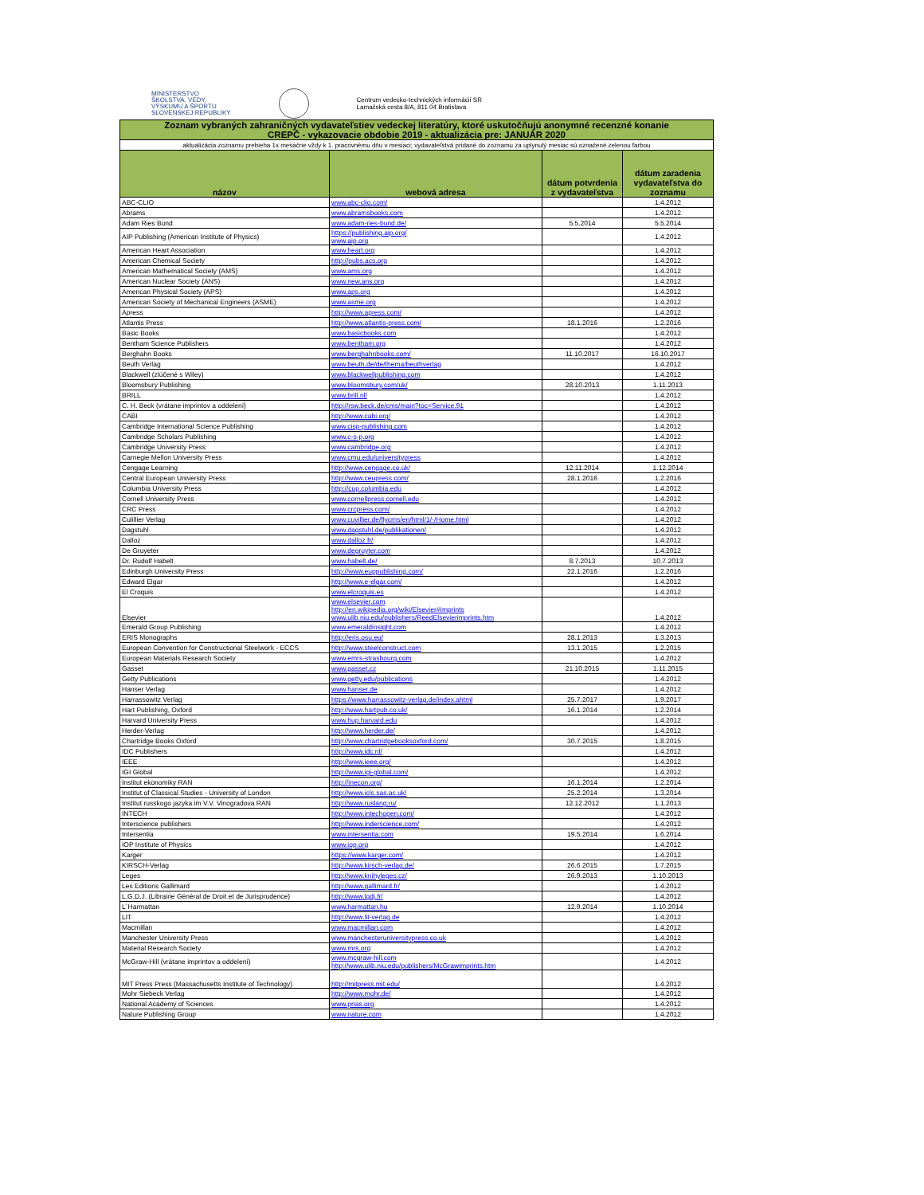MINISTERSTVO
ŠKOLSTVA, VEDY,
VÝSKUMU A ŠPORTU
SLOVENSKEJ REPUBLIKY
Centrum vedecko-technických informácií SR
Lamačská cesta 8/A, 811 04 Bratislava
| Zoznam vybraných zahraničných vydavateľstiev vedeckej literatúry, ktoré uskutočňujú anonymné recenzné konanie CREPČ - vykazovacie obdobie 2019 - aktualizácia pre: JANUÁR 2020 | | | |
| aktualizácia zoznamu prebieha 1x mesačne vždy k 1. pracovnému dňu v mesiaci; vydavateľstvá pridané do zoznamu za uplynulý mesiac sú označené zelenou farbou | | | |
| názov | webová adresa | dátum potvrdenia z vydavateľstva | dátum zaradenia vydavateľstva do zoznamu |
| ABC-CLIO | www.abc-clio.com/ | | 1.4.2012 |
| Abrams | www.abramsbooks.com | | 1.4.2012 |
| Adam Ries Bund | www.adam-ries-bund.de/ | 5.5.2014 | 5.5.2014 |
| AIP Publishing (American Institute of Physics) | https://publishing.aip.org/ www.aip.org | | 1.4.2012 |
| American Heart Association | www.heart.org | | 1.4.2012 |
| American Chemical Society | http://pubs.acs.org | | 1.4.2012 |
| American Mathematical Society (AMS) | www.ams.org | | 1.4.2012 |
| American Nuclear Society (ANS) | www.new.ans.org | | 1.4.2012 |
| American Physical Society (APS) | www.aps.org | | 1.4.2012 |
| American Society of Mechanical Engineers (ASME) | www.asme.org | | 1.4.2012 |
| Apress | http://www.apress.com/ | | 1.4.2012 |
| Atlantis Press | http://www.atlantis-press.com/ | 18.1.2016 | 1.2.2016 |
| Basic Books | www.basicbooks.com | | 1.4.2012 |
| Bentham Science Publishers | www.bentham.org | | 1.4.2012 |
| Berghahn Books | www.berghahnbooks.com/ | 11.10.2017 | 16.10.2017 |
| Beuth Verlag | www.beuth.de/de/thema/beuthverlag | | 1.4.2012 |
| Blackwell (zlúčené s Wiley) | www.blackwellpublishing.com | | 1.4.2012 |
| Bloomsbury Publishing | www.bloomsbury.com/uk/ | 28.10.2013 | 1.11.2013 |
| BRILL | www.brill.nl/ | | 1.4.2012 |
| C. H. Beck (vrátane imprintov a oddelení) | http://rsw.beck.de/cms/main?toc=Service.91 | | 1.4.2012 |
| CABI | http://www.cabi.org/ | | 1.4.2012 |
| Cambridge International Science Publishing | www.cisp-publishing.com | | 1.4.2012 |
| Cambridge Scholars Publishing | www.c-s-p.org | | 1.4.2012 |
| Cambridge University Press | www.cambridge.org | | 1.4.2012 |
| Carnegie Mellon University Press | www.cmu.edu/universitypress | | 1.4.2012 |
| Cengage Learning | http://www.cengage.co.uk/ | 12.11.2014 | 1.12.2014 |
| Central European University Press | http://www.ceupress.com/ | 28.1.2016 | 1.2.2016 |
| Columbia University Press | http://cup.columbia.edu | | 1.4.2012 |
| Cornell University Press | www.cornellpress.cornell.edu | | 1.4.2012 |
| CRC Press | www.crcpress.com/ | | 1.4.2012 |
| Culillier Verlag | www.cuvillier.de/flycms/en/html/1/-/Home.html | | 1.4.2012 |
| Dagstuhl | www.dagstuhl.de/publikationen/ | | 1.4.2012 |
| Dalloz | www.dalloz.fr/ | | 1.4.2012 |
| De Gruyeter | www.degruyter.com | | 1.4.2012 |
| Dr. Rudolf Habelt | www.habelt.de/ | 8.7.2013 | 10.7.2013 |
| Edinburgh University Press | http://www.euppublishing.com/ | 22.1.2016 | 1.2.2016 |
| Edward Elgar | http://www.e-elgar.com/ | | 1.4.2012 |
| El Croquis | www.elcroquis.es | | 1.4.2012 |
| Elsevier | www.elsevier.com http://en.wikipedia.org/wiki/Elsevier#Imprints www.ulib.niu.edu/publishers/ReedElsevierimprints.htm | | 1.4.2012 |
| Emerald Group Publishing | www.emeraldinsight.com | | 1.4.2012 |
| ERIS Monographs | http://eris.osu.eu/ | 28.1.2013 | 1.3.2013 |
| European Convention for Constructional Steelwork - ECCS | http://www.steelconstruct.com | 13.1.2015 | 1.2.2015 |
| European Materials Research Society | www.emrs-strasbourg.com | | 1.4.2012 |
| Gasset | www.gasset.cz | 21.10.2015 | 1.11.2015 |
| Getty Publications | www.getty.edu/publications | | 1.4.2012 |
| Hanser Verlag | www.hanser.de | | 1.4.2012 |
| Harrassowitz Verlag | https://www.harrassowitz-verlag.de/index.ahtml | 25.7.2017 | 1.9.2017 |
| Hart Publishing, Oxford | http://www.hartpub.co.uk/ | 16.1.2014 | 1.2.2014 |
| Harvard University Press | www.hup.harvard.edu | | 1.4.2012 |
| Herder-Verlag | http://www.herder.de/ | | 1.4.2012 |
| Chartridge Books Oxford | http://www.chartridgebooksoxford.com/ | 30.7.2015 | 1.8.2015 |
| IDC Publishers | http://www.idc.nl/ | | 1.4.2012 |
| IEEE | http://www.ieee.org/ | | 1.4.2012 |
| IGI Global | http://www.igi-global.com/ | | 1.4.2012 |
| Institut ekonomiky RAN | http://inecon.org/ | 16.1.2014 | 1.2.2014 |
| Institut of Classical Studies - University of London | http://www.icls.sas.ac.uk/ | 25.2.2014 | 1.3.2014 |
| Institut russkogo jazyka im V.V. Vinogradova RAN | http://www.ruslang.ru/ | 12.12.2012 | 1.1.2013 |
| INTECH | http://www.intechopen.com/ | | 1.4.2012 |
| Interscience publishers | http://www.inderscience.com/ | | 1.4.2012 |
| Intersentia | www.intersentia.com | 19.5.2014 | 1.6.2014 |
| IOP Institute of Physics | www.iop.org | | 1.4.2012 |
| Karger | https://www.karger.com/ | | 1.4.2012 |
| KIRSCH-Verlag | http://www.kirsch-verlag.de/ | 26.6.2015 | 1.7.2015 |
| Leges | http://www.knihyleges.cz/ | 26.9.2013 | 1.10.2013 |
| Les Editions Gallimard | http://www.gallimard.fr/ | | 1.4.2012 |
| L.G.D.J. (Librairie Général de Droit et de Jurisprudence) | http://www.lgdj.fr/ | | 1.4.2012 |
| L´Harmattan | www.harmattan.hu | 12.9.2014 | 1.10.2014 |
| LIT | http://www.lit-verlag.de | | 1.4.2012 |
| Macmillan | www.macmillan.com | | 1.4.2012 |
| Manchester University Press | www.manchesteruniversitypress.co.uk | | 1.4.2012 |
| Material Research Society | www.mrs.org | | 1.4.2012 |
| McGraw-Hill (vrátane imprintov a oddelení) | www.mcgraw-hill.com http://www.ulib.niu.edu/publishers/McGrawimprints.htm | | 1.4.2012 |
| MIT Press Press (Massachusetts Institute of Technology) | http://mitpress.mit.edu/ | | 1.4.2012 |
| Mohr Siebeck Verlag | http://www.mohr.de/ | | 1.4.2012 |
| National Academy of Sciences | www.pnas.org | | 1.4.2012 |
| Nature Publishing Group | www.nature.com | | 1.4.2012 |